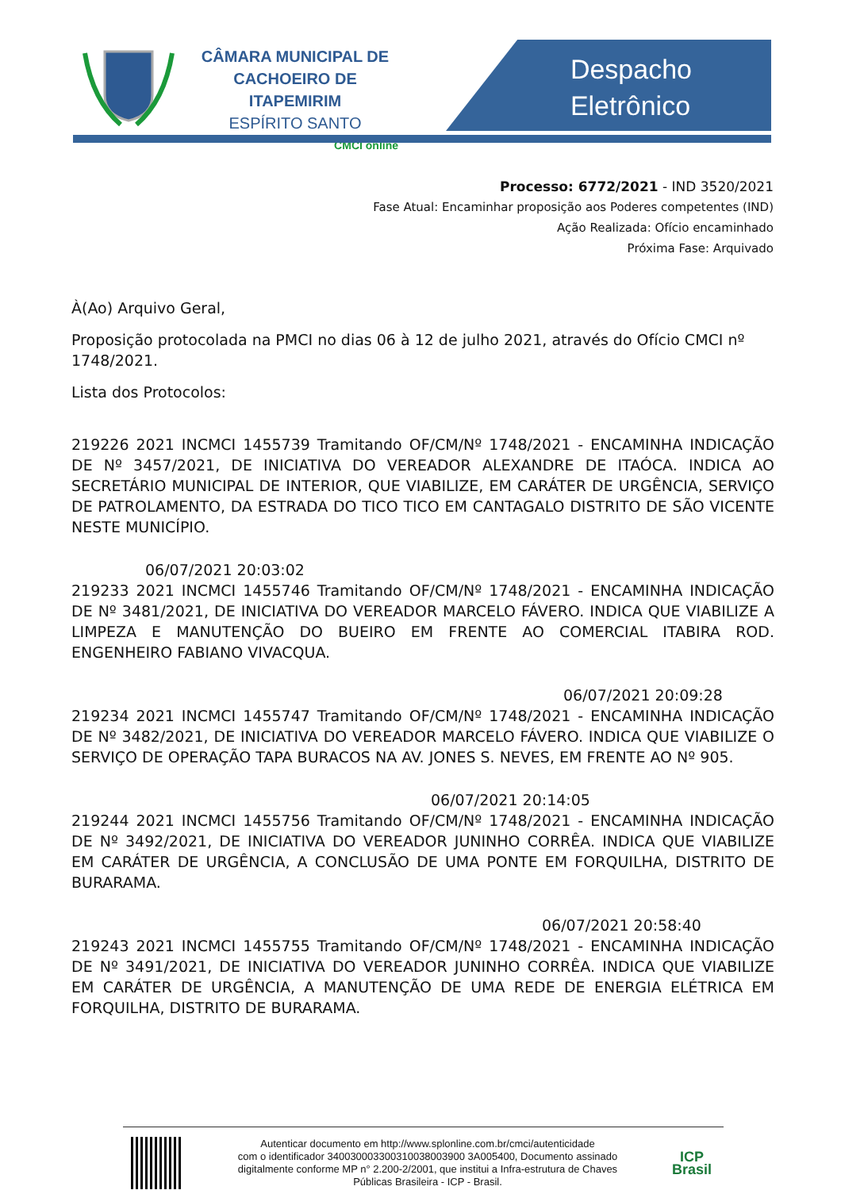CÂMARA MUNICIPAL DE
CACHOEIRO DE ITAPEMIRIM
ESPÍRITO SANTO
CMCI online
Despacho
Eletrônico
Processo: 6772/2021 - IND 3520/2021
Fase Atual: Encaminhar proposição aos Poderes competentes (IND)
Ação Realizada: Ofício encaminhado
Próxima Fase: Arquivado
À(Ao) Arquivo Geral,
Proposição protocolada na PMCI no dias 06 à 12 de julho 2021, através do Ofício CMCI nº 1748/2021.
Lista dos Protocolos:
219226 2021 INCMCI 1455739 Tramitando OF/CM/Nº 1748/2021 - ENCAMINHA INDICAÇÃO DE Nº 3457/2021, DE INICIATIVA DO VEREADOR ALEXANDRE DE ITAÓCA. INDICA AO SECRETÁRIO MUNICIPAL DE INTERIOR, QUE VIABILIZE, EM CARÁTER DE URGÊNCIA, SERVIÇO DE PATROLAMENTO, DA ESTRADA DO TICO TICO EM CANTAGALO DISTRITO DE SÃO VICENTE NESTE MUNICÍPIO.
06/07/2021 20:03:02
219233 2021 INCMCI 1455746 Tramitando OF/CM/Nº 1748/2021 - ENCAMINHA INDICAÇÃO DE Nº 3481/2021, DE INICIATIVA DO VEREADOR MARCELO FÁVERO. INDICA QUE VIABILIZE A LIMPEZA E MANUTENÇÃO DO BUEIRO EM FRENTE AO COMERCIAL ITABIRA ROD. ENGENHEIRO FABIANO VIVACQUA.
06/07/2021 20:09:28
219234 2021 INCMCI 1455747 Tramitando OF/CM/Nº 1748/2021 - ENCAMINHA INDICAÇÃO DE Nº 3482/2021, DE INICIATIVA DO VEREADOR MARCELO FÁVERO. INDICA QUE VIABILIZE O SERVIÇO DE OPERAÇÃO TAPA BURACOS NA AV. JONES S. NEVES, EM FRENTE AO Nº 905.
06/07/2021 20:14:05
219244 2021 INCMCI 1455756 Tramitando OF/CM/Nº 1748/2021 - ENCAMINHA INDICAÇÃO DE Nº 3492/2021, DE INICIATIVA DO VEREADOR JUNINHO CORRÊA. INDICA QUE VIABILIZE EM CARÁTER DE URGÊNCIA, A CONCLUSÃO DE UMA PONTE EM FORQUILHA, DISTRITO DE BURARAMA.
06/07/2021 20:58:40
219243 2021 INCMCI 1455755 Tramitando OF/CM/Nº 1748/2021 - ENCAMINHA INDICAÇÃO DE Nº 3491/2021, DE INICIATIVA DO VEREADOR JUNINHO CORRÊA. INDICA QUE VIABILIZE EM CARÁTER DE URGÊNCIA, A MANUTENÇÃO DE UMA REDE DE ENERGIA ELÉTRICA EM FORQUILHA, DISTRITO DE BURARAMA.
Autenticar documento em http://www.splonline.com.br/cmci/autenticidade
com o identificador 340030003300310038003900 3A005400, Documento assinado
digitalmente conforme MP n° 2.200-2/2001, que institui a Infra-estrutura de Chaves
Públicas Brasileira - ICP - Brasil.
ICP
Brasil